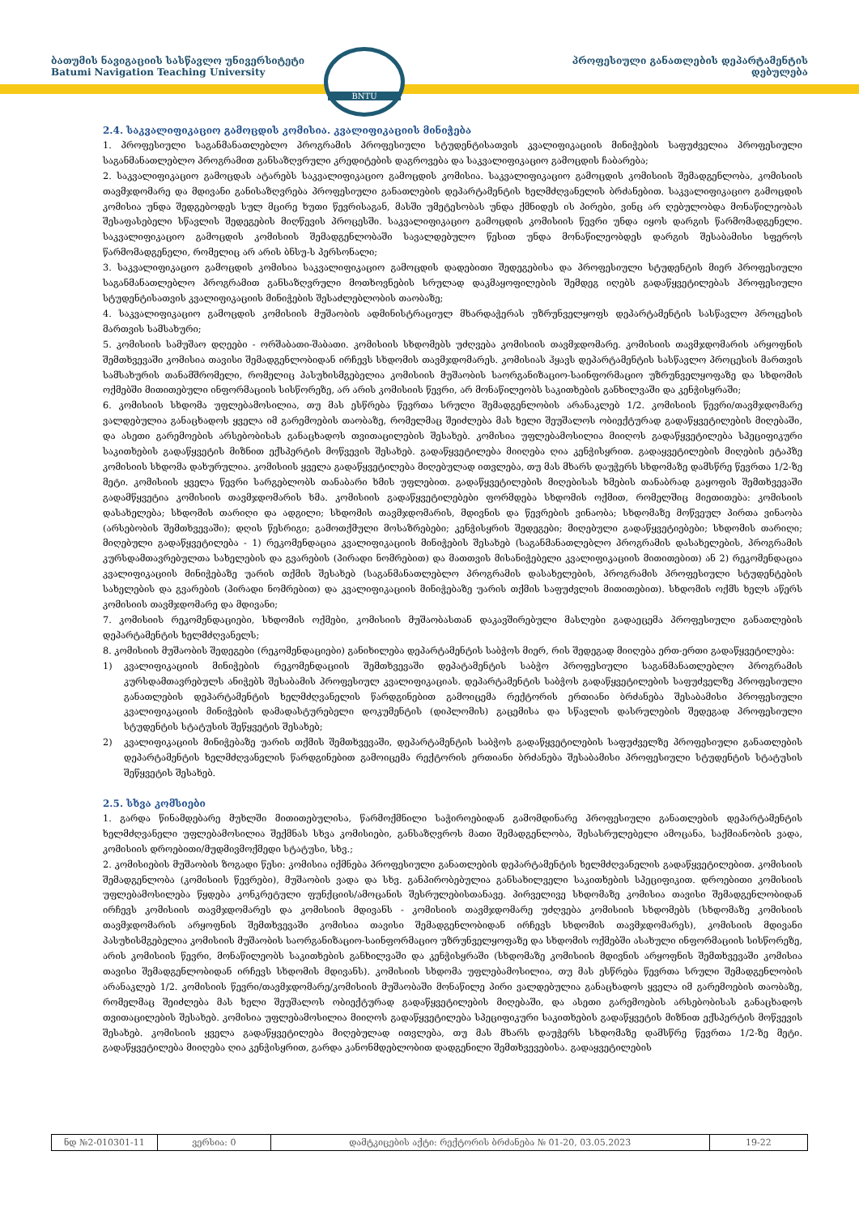BNTU
ბათუმის ნავიგაციის სასწავლო უნივერსიტეტი
Batumi Navigation Teaching University
პროფესიული განათლების დეპარტამენტის
დებულება
2.4. საკვალიფიკაციო გამოცდის კომისია. კვალიფიკაციის მინიჭება
1. პროფესიული საგანმანათლებლო პროგრამის პროფესიული სტუდენტისათვის კვალიფიკაციის მინიჭების საფუძველია პროფესიული საგანმანათლებლო პროგრამით განსაზღვრული კრედიტების დაგროვება და საკვალიფიკაციო გამოცდის ჩაბარება;
2. საკვალიფიკაციო გამოცდას ატარებს საკვალიფიკაციო გამოცდის კომისია. საკვალიფიკაციო გამოცდის კომისიის შემადგენლობა, კომისიის თავმჯდომარე და მდივანი განისაზღვრება პროფესიული განათლების დეპარტამენტის ხელმძღვანელის ბრძანებით. საკვალიფიკაციო გამოცდის კომისია უნდა შედგებოდეს სულ მცირე ხუთი წევრისაგან, მასში უმეტესობას უნდა ქმნიდეს ის პირები, ვინც არ ღებულობდა მონაწილეობას შესაფასებელი სწავლის შედეგების მიღწევის პროცესში. საკვალიფიკაციო გამოცდის კომისიის წევრი უნდა იყოს დარგის წარმომადგენელი. საკვალიფიკაციო გამოცდის კომისიის შემადგენლობაში სავალდებულო წესით უნდა მონაწილეობდეს დარგის შესაბამისი სფეროს წარმომადგენელი, რომელიც არ არის ბნსუ-ს პერსონალი;
3. საკვალიფიკაციო გამოცდის კომისია საკვალიფიკაციო გამოცდის დადებითი შედეგებისა და პროფესიული სტუდენტის მიერ პროფესიული საგანმანათლებლო პროგრამით განსაზღვრული მოთხოვნების სრულად დაკმაყოფილების შემდეგ იღებს გადაწყვეტილებას პროფესიული სტუდენტისათვის კვალიფიკაციის მინიჭების შესაძლებლობის თაობაზე;
4. საკვალიფიკაციო გამოცდის კომისიის მუშაობის ადმინისტრაციულ მხარდაჭერას უზრუნველყოფს დეპარტამენტის სასწავლო პროცესის მართვის სამსახური;
5. კომისიის სამუშაო დღეები - ორშაბათი-შაბათი. კომისიის სხდომებს უძღვება კომისიის თავმჯდომარე. კომისიის თავმჯდომარის არყოფნის შემთხვევაში კომისია თავისი შემადგენლობიდან ირჩევს სხდომის თავმჯდომარეს. კომისიას ჰყავს დეპარტამენტის სასწავლო პროცესის მართვის სამსახურის თანამშრომელი, რომელიც პასუხისმგებელია კომისიის მუშაობის საორგანიზაციო-საინფორმაციო უზრუნველყოფაზე და სხდომის ოქმებში მითითებული ინფორმაციის სისწორეზე, არ არის კომისიის წევრი, არ მონაწილეობს საკითხების განხილვაში და კენჭისყრაში;
6. კომისიის სხდომა უფლებამოსილია, თუ მას ესწრება წევრთა სრული შემადგენლობის არანაკლებ 1/2. კომისიის წევრი/თავმჯდომარე ვალდებულია განაცხადოს ყველა იმ გარემოების თაობაზე, რომელმაც შეიძლება მას ხელი შეუშალოს ობიექტურად გადაწყვეტილების მიღებაში, და ასეთი გარემოების არსებობისას განაცხადოს თვითაცილების შესახებ. კომისია უფლებამოსილია მიიღოს გადაწყვეტილება სპეციფიკური საკითხების გადაწყვეტის მიზნით ექსპერტის მოწვევის შესახებ. გადაწყვეტილება მიიღება ღია კენჭისყრით. გადაყვეტილების მიღების ეტაპზე კომისიის სხდომა დახურულია. კომისიის ყველა გადაწყვეტილება მიღებულად ითვლება, თუ მას მხარს დაუჭერს სხდომაზე დამსწრე წევრთა 1/2-ზე მეტი. კომისიის ყველა წევრი სარგებლობს თანაბარი ხმის უფლებით. გადაწყვეტილების მიღებისას ხმების თანაბრად გაყოფის შემთხვევაში გადამწყვეტია კომისიის თავმჯდომარის ხმა. კომისიის გადაწყვეტილებები ფორმდება სხდომის ოქმით, რომელშიც მიეთითება: კომისიის დასახელება; სხდომის თარიღი და ადგილი; სხდომის თავმჯდომარის, მდივნის და წევრების ვინაობა; სხდომაზე მოწვეულ პირთა ვინაობა (არსებობის შემთხვევაში); დღის წესრიგი; გამოთქმული მოსაზრებები; კენჭისყრის შედეგები; მიღებული გადაწყვეტიებები; სხდომის თარიღი; მიღებული გადაწყვეტილება - 1) რეკომენდაცია კვალიფიკაციის მინიჭების შესახებ (საგანმანათლებლო პროგრამის დასახელების, პროგრამის კურსდამთავრებულთა სახელების და გვარების (პირადი ნომრებით) და მათთვის მისანიჭებელი კვალიფიკაციის მითითებით) ან 2) რეკომენდაცია კვალიფიკაციის მინიჭებაზე უარის თქმის შესახებ (საგანმანათლებლო პროგრამის დასახელების, პროგრამის პროფესიული სტუდენტების სახელების და გვარების (პირადი ნომრებით) და კვალიფიკაციის მინიჭებაზე უარის თქმის საფუძვლის მითითებით). სხდომის ოქმს ხელს აწერს კომისიის თავმჯდომარე და მდივანი;
7. კომისიის რეკომენდაციები, სხდომის ოქმები, კომისიის მუშაობასთან დაკავშირებული მასლები გადაეცემა პროფესიული განათლების დეპარტამენტის ხელმძღვანელს;
8. კომისიის მუშაობის შედეგები (რეკომენდაციები) განიხილება დეპარტამენტის საბჭოს მიერ, რის შედეგად მიიღება ერთ-ერთი გადაწყვეტილება:
1) კვალიფიკაციის მინიჭების რეკომენდაციის შემთხვევაში დეპატამენტის საბჭო პროფესიული საგანმანათლებლო პროგრამის კურსდამთავრებულს ანიჭებს შესაბამის პროფესიულ კვალიფიკაციას. დეპარტამენტის საბჭოს გადაწყვეტილების საფუძველზე პროფესიული განათლების დეპარტამენტის ხელმძღვანელის წარდგინებით გამოიცემა რექტორის ერთიანი ბრძანება შესაბამისი პროფესიული კვალიფიკაციის მინიჭების დამადასტურებელი დოკუმენტის (დიპლომის) გაცემისა და სწავლის დასრულების შედეგად პროფესიული სტუდენტის სტატუსის შეწყვეტის შესახებ;
2) კვალიფიკაციის მინიჭებაზე უარის თქმის შემთხვევაში, დეპარტამენტის საბჭოს გადაწყვეტილების საფუძველზე პროფესიული განათლების დეპარტამენტის ხელმძღვანელის წარდგინებით გამოიცემა რექტორის ერთიანი ბრძანება შესაბამისი პროფესიული სტუდენტის სტატუსის შეწყვეტის შესახებ.
2.5. სხვა კომსიები
1. გარდა წინამდებარე მუხლში მითითებულისა, წარმოქმნილი საჭიროებიდან გამომდინარე პროფესიული განათლების დეპარტამენტის ხელმძღვანელი უფლებამოსილია შექმნას სხვა კომისიები, განსაზღვროს მათი შემადგენლობა, შესასრულებელი ამოცანა, საქმიანობის ვადა, კომისიის დროებითი/მუდმივმოქმედი სტატუსი, სხვ.;
2. კომისიების მუშაობის ზოგადი წესი: კომისია იქმნება პროფესიული განათლების დეპარტამენტის ხელმძღვანელის გადაწყვეტილებით. კომისიის შემადგენლობა (კომისიის წევრები), მუშაობის ვადა და სხვ. განპირობებულია განსახილველი საკითხების სპეციფიკით. დროებითი კომისიის უფლებამოსილება წყდება კონკრეტული ფუნქციის/ამოცანის შესრულებისთანავე. პირველივე სხდომაზე კომისია თავისი შემადგენლობიდან ირჩევს კომისიის თავმჯდომარეს და კომისიის მდივანს - კომისიის თავმჯდომარე უძღვება კომისიის სხდომებს (სხდომაზე კომისიის თავმჯდომარის არყოფნის შემთხვევაში კომისია თავისი შემადგენლობიდან ირჩევს სხდომის თავმჯდომარეს), კომისიის მდივანი პასუხისმგებელია კომისიის მუშაობის საორგანიზაციო-საინფორმაციო უზრუნველყოფაზე და სხდომის ოქმებში ასახული ინფორმაციის სისწორეზე, არის კომისიის წევრი, მონაწილეობს საკითხების განხილვაში და კენჭისყრაში (სხდომაზე კომისიის მდივნის არყოფნის შემთხვევაში კომისია თავისი შემადგენლობიდან ირჩევს სხდომის მდივანს). კომისიის სხდომა უფლებამოსილია, თუ მას ესწრება წევრთა სრული შემადგენლობის არანაკლებ 1/2. კომისიის წევრი/თავმჯდომარე/კომისიის მუშაობაში მონაწილე პირი ვალდებულია განაცხადოს ყველა იმ გარემოების თაობაზე, რომელმაც შეიძლება მას ხელი შეუშალოს ობიექტურად გადაწყვეტილების მიღებაში, და ასეთი გარემოების არსებობისას განაცხადოს თვითაცილების შესახებ. კომისია უფლებამოსილია მიიღოს გადაწყვეტილება სპეციფიკური საკითხების გადაწყვეტის მიზნით ექსპერტის მოწვევის შესახებ. კომისიის ყველა გადაწყვეტილება მიღებულად ითვლება, თუ მას მხარს დაუჭერს სხდომაზე დამსწრე წევრთა 1/2-ზე მეტი. გადაწყვეტილება მიიღება ღია კენჭისყრით, გარდა კანონმდებლობით დადგენილი შემთხვევებისა. გადაყვეტილების
| ნდ №2-010301-11 | ვერსია: 0 | დამტკიცების აქტი: რექტორის ბრძანება № 01-20, 03.05.2023 | 19-22 |